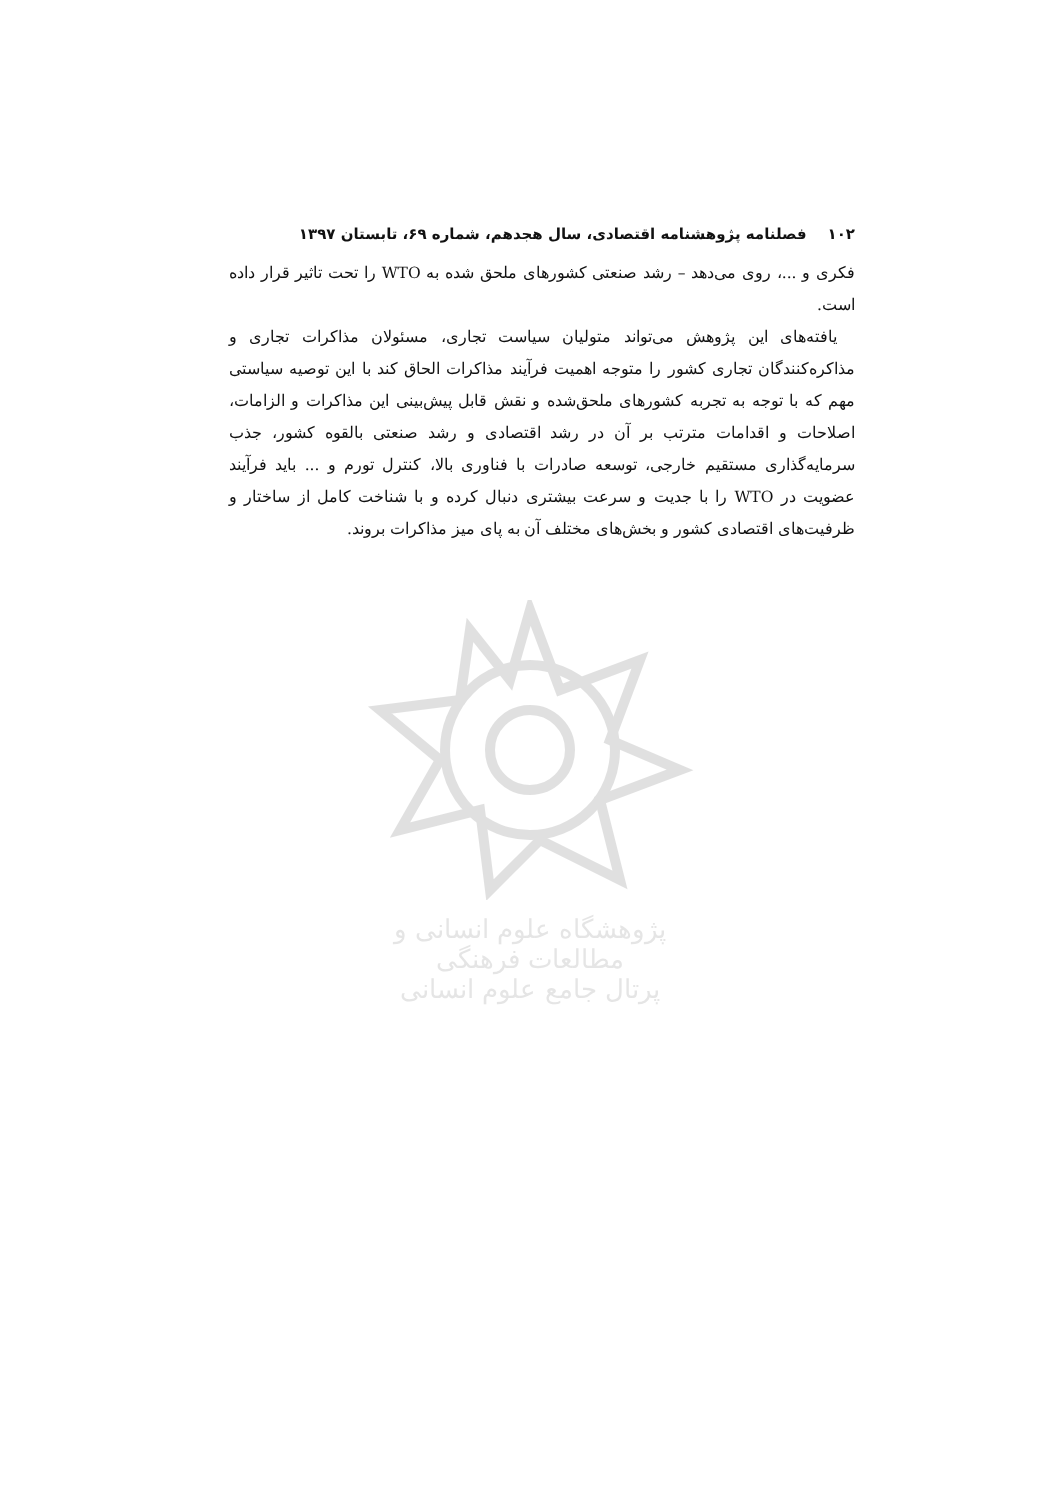پژوهشگاه علوم انسانی و مطالعات فرهنگی
پرتال جامع علوم انسانی
۱۰۲ فصلنامه پژوهشنامه اقتصادی، سال هجدهم، شماره ۶۹، تابستان ۱۳۹۷
فکری و ...، روی می‌دهد – رشد صنعتی کشورهای ملحق شده به WTO را تحت تاثیر قرار داده است.
یافته‌های این پژوهش می‌تواند متولیان سیاست تجاری، مسئولان مذاکرات تجاری و مذاکره‌کنندگان تجاری کشور را متوجه اهمیت فرآیند مذاکرات الحاق کند با این توصیه سیاستی مهم که با توجه به تجربه کشورهای ملحق‌شده و نقش قابل پیش‌بینی این مذاکرات و الزامات، اصلاحات و اقدامات مترتب بر آن در رشد اقتصادی و رشد صنعتی بالقوه کشور، جذب سرمایه‌گذاری مستقیم خارجی، توسعه صادرات با فناوری بالا، کنترل تورم و ... باید فرآیند عضویت در WTO را با جدیت و سرعت بیشتری دنبال کرده و با شناخت کامل از ساختار و ظرفیت‌های اقتصادی کشور و بخش‌های مختلف آن به پای میز مذاکرات بروند.